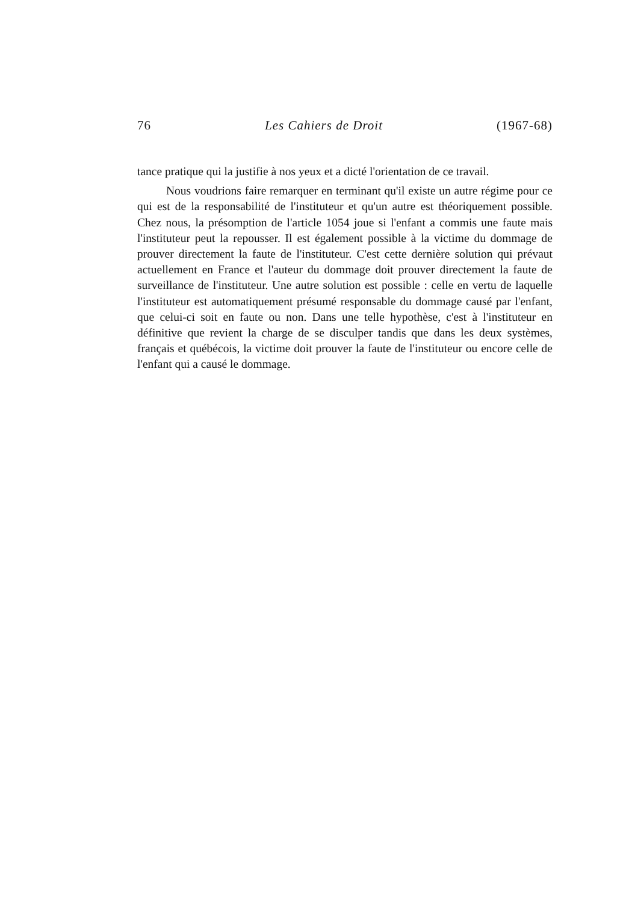76 Les Cahiers de Droit (1967-68)
tance pratique qui la justifie à nos yeux et a dicté l'orientation de ce travail.
Nous voudrions faire remarquer en terminant qu'il existe un autre régime pour ce qui est de la responsabilité de l'instituteur et qu'un autre est théoriquement possible. Chez nous, la présomption de l'article 1054 joue si l'enfant a commis une faute mais l'instituteur peut la repousser. Il est également possible à la victime du dommage de prouver directement la faute de l'instituteur. C'est cette dernière solution qui prévaut actuellement en France et l'auteur du dommage doit prouver directement la faute de surveillance de l'instituteur. Une autre solution est possible : celle en vertu de laquelle l'instituteur est automatiquement présumé responsable du dommage causé par l'enfant, que celui-ci soit en faute ou non. Dans une telle hypothèse, c'est à l'instituteur en définitive que revient la charge de se disculper tandis que dans les deux systèmes, français et québécois, la victime doit prouver la faute de l'instituteur ou encore celle de l'enfant qui a causé le dommage.